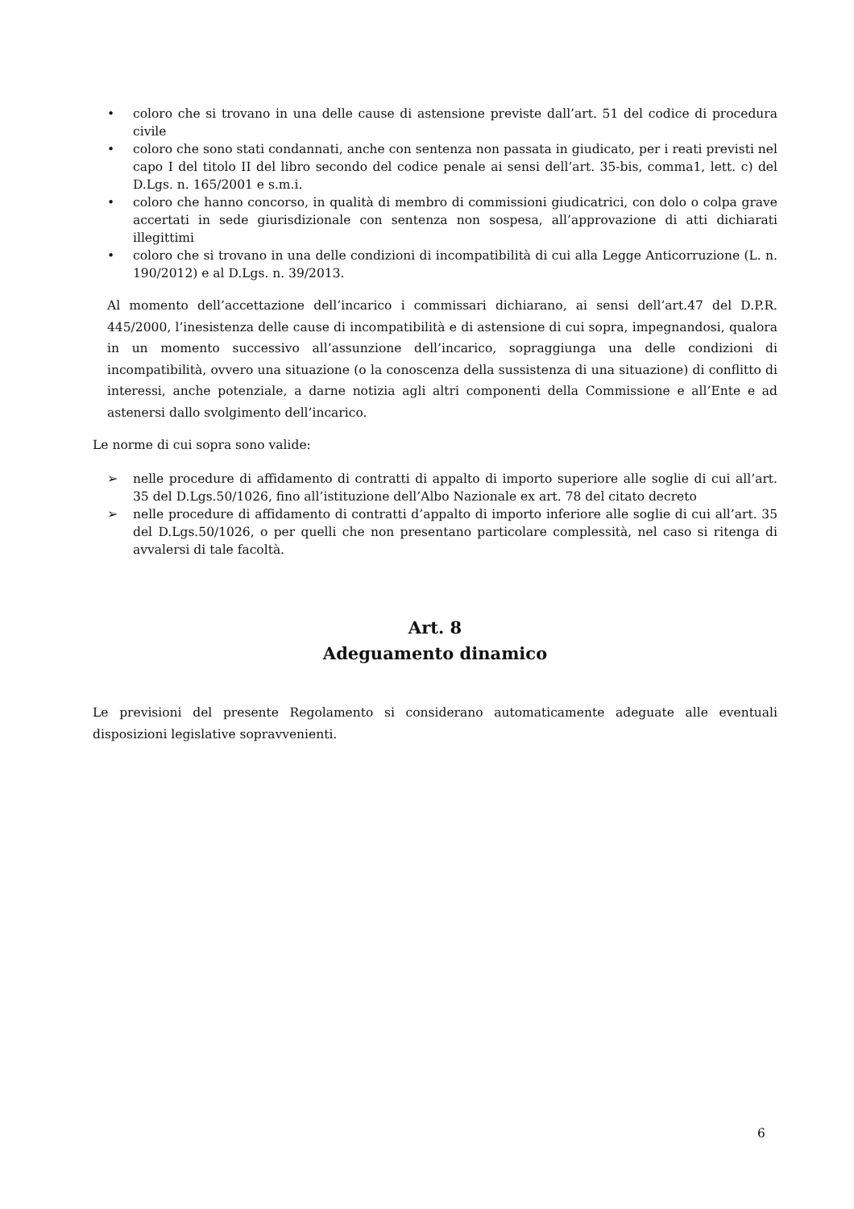• coloro che si trovano in una delle cause di astensione previste dall’art. 51 del codice di procedura civile
• coloro che sono stati condannati, anche con sentenza non passata in giudicato, per i reati previsti nel capo I del titolo II del libro secondo del codice penale ai sensi dell’art. 35-bis, comma1, lett. c) del D.Lgs. n. 165/2001 e s.m.i.
• coloro che hanno concorso, in qualità di membro di commissioni giudicatrici, con dolo o colpa grave accertati in sede giurisdizionale con sentenza non sospesa, all’approvazione di atti dichiarati illegittimi
• coloro che si trovano in una delle condizioni di incompatibilità di cui alla Legge Anticorruzione (L. n. 190/2012) e al D.Lgs. n. 39/2013.
Al momento dell’accettazione dell’incarico i commissari dichiarano, ai sensi dell’art.47 del D.P.R. 445/2000, l’inesistenza delle cause di incompatibilità e di astensione di cui sopra, impegnandosi, qualora in un momento successivo all’assunzione dell’incarico, sopraggiunga una delle condizioni di incompatibilità, ovvero una situazione (o la conoscenza della sussistenza di una situazione) di conflitto di interessi, anche potenziale, a darne notizia agli altri componenti della Commissione e all’Ente e ad astenersi dallo svolgimento dell’incarico.
Le norme di cui sopra sono valide:
➢ nelle procedure di affidamento di contratti di appalto di importo superiore alle soglie di cui all’art. 35 del D.Lgs.50/1026, fino all’istituzione dell’Albo Nazionale ex art. 78 del citato decreto
➢ nelle procedure di affidamento di contratti d’appalto di importo inferiore alle soglie di cui all’art. 35 del D.Lgs.50/1026, o per quelli che non presentano particolare complessità, nel caso si ritenga di avvalersi di tale facoltà.
Art. 8
Adeguamento dinamico
Le previsioni del presente Regolamento si considerano automaticamente adeguate alle eventuali disposizioni legislative sopravvenienti.
6